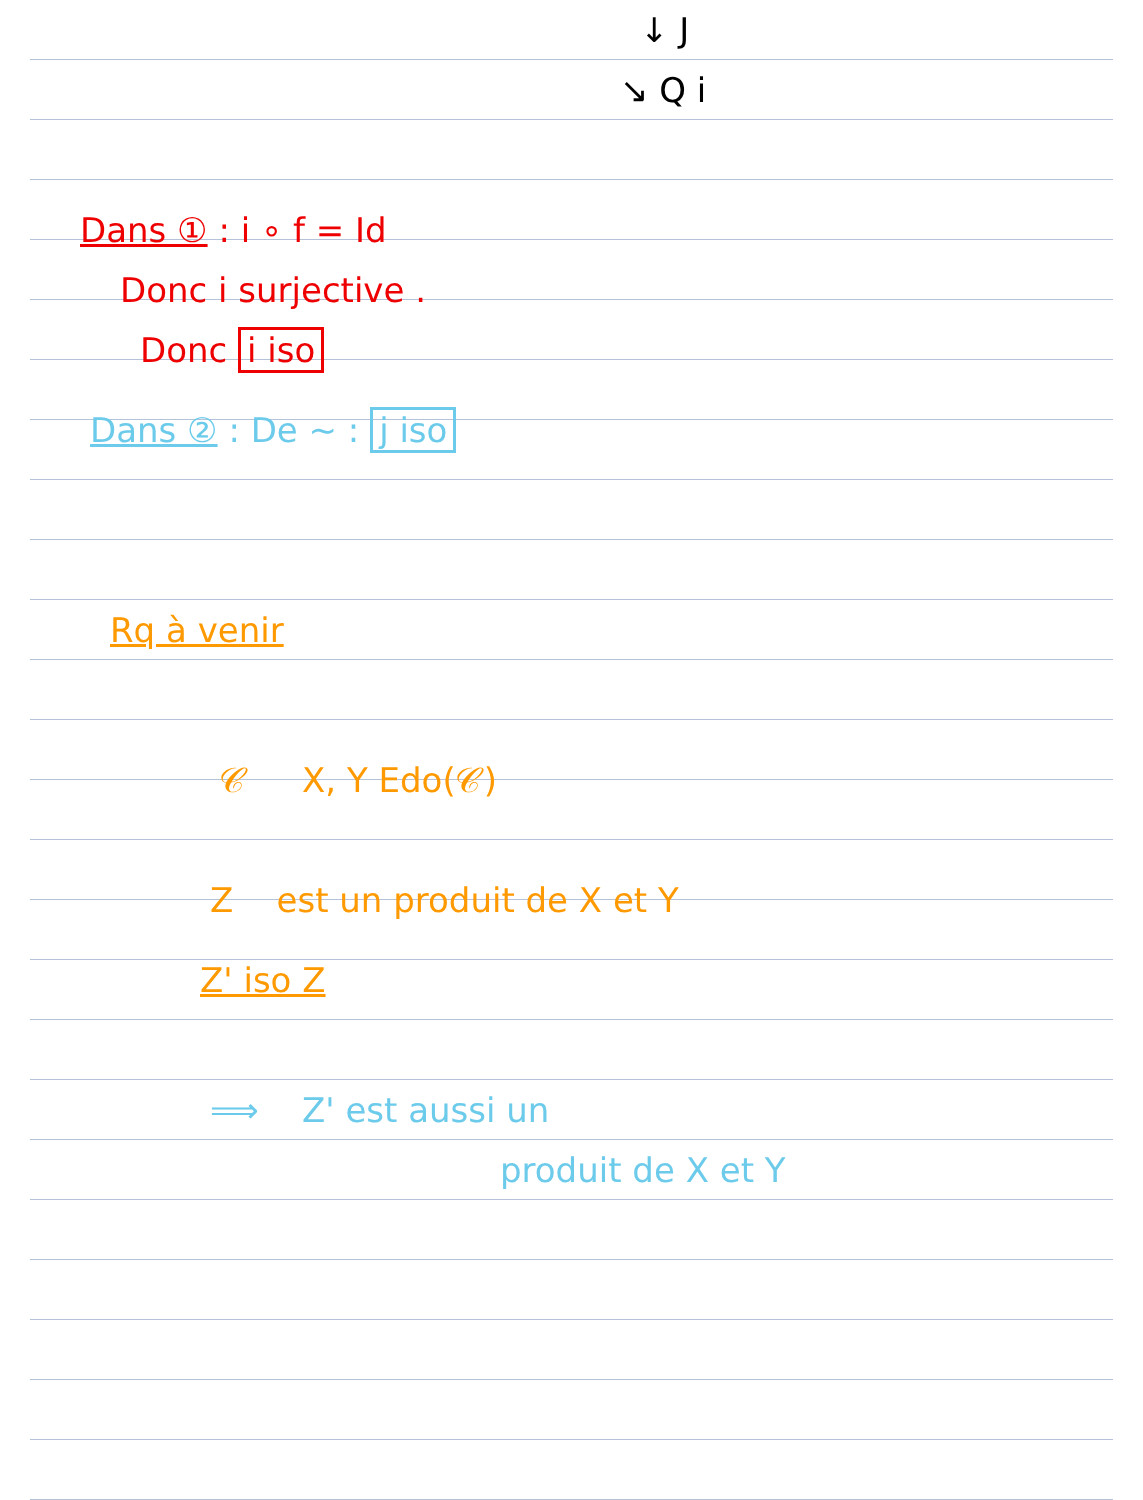↓ J
↘ Q i
Dans ① : i ∘ f = Id
Donc i surjective .
Donc i iso
Dans ② : De ~ : j iso
Rq à venir
𝒞 X, Y Edo(𝒞)
Z est un produit de X et Y
Z' iso Z
⟹ Z' est aussi un
produit de X et Y